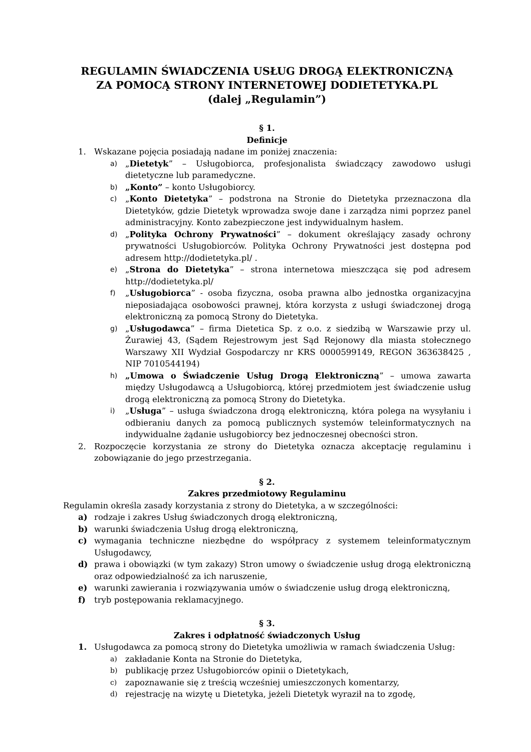REGULAMIN ŚWIADCZENIA USŁUG DROGĄ ELEKTRONICZNĄ
ZA POMOCĄ STRONY INTERNETOWEJ DODIETETYKA.PL
(dalej „Regulamin”)
§ 1.
Definicje
1. Wskazane pojęcia posiadają nadane im poniżej znaczenia:
a) „Dietetyk” – Usługobiorca, profesjonalista świadczący zawodowo usługi dietetyczne lub paramedyczne.
b) „Konto” – konto Usługobiorcy.
c) „Konto Dietetyka” – podstrona na Stronie do Dietetyka przeznaczona dla Dietetyków, gdzie Dietetyk wprowadza swoje dane i zarządza nimi poprzez panel administracyjny. Konto zabezpieczone jest indywidualnym hasłem.
d) „Polityka Ochrony Prywatności” – dokument określający zasady ochrony prywatności Usługobiorców. Polityka Ochrony Prywatności jest dostępna pod adresem http://dodietetyka.pl/ .
e) „Strona do Dietetyka” – strona internetowa mieszcząca się pod adresem http://dodietetyka.pl/
f) „Usługobiorca” - osoba fizyczna, osoba prawna albo jednostka organizacyjna nieposiadająca osobowości prawnej, która korzysta z usługi świadczonej drogą elektroniczną za pomocą Strony do Dietetyka.
g) „Usługodawca” – firma Dietetica Sp. z o.o. z siedzibą w Warszawie przy ul. Żurawiej 43, (Sądem Rejestrowym jest Sąd Rejonowy dla miasta stołecznego Warszawy XII Wydział Gospodarczy nr KRS 0000599149, REGON 363638425 , NIP 7010544194)
h) „Umowa o Świadczenie Usług Drogą Elektroniczną” – umowa zawarta między Usługodawcą a Usługobiorcą, której przedmiotem jest świadczenie usług drogą elektroniczną za pomocą Strony do Dietetyka.
i) „Usługa” – usługa świadczona drogą elektroniczną, która polega na wysyłaniu i odbieraniu danych za pomocą publicznych systemów teleinformatycznych na indywidualne żądanie usługobiorcy bez jednoczesnej obecności stron.
2. Rozpoczęcie korzystania ze strony do Dietetyka oznacza akceptację regulaminu i zobowiązanie do jego przestrzegania.
§ 2.
Zakres przedmiotowy Regulaminu
Regulamin określa zasady korzystania z strony do Dietetyka, a w szczególności:
a) rodzaje i zakres Usług świadczonych drogą elektroniczną,
b) warunki świadczenia Usług drogą elektroniczną,
c) wymagania techniczne niezbędne do współpracy z systemem teleinformatycznym Usługodawcy,
d) prawa i obowiązki (w tym zakazy) Stron umowy o świadczenie usług drogą elektroniczną oraz odpowiedzialność za ich naruszenie,
e) warunki zawierania i rozwiązywania umów o świadczenie usług drogą elektroniczną,
f) tryb postępowania reklamacyjnego.
§ 3.
Zakres i odpłatność świadczonych Usług
1. Usługodawca za pomocą strony do Dietetyka umożliwia w ramach świadczenia Usług:
a) zakładanie Konta na Stronie do Dietetyka,
b) publikację przez Usługobiorców opinii o Dietetykach,
c) zapoznawanie się z treścią wcześniej umieszczonych komentarzy,
d) rejestrację na wizytę u Dietetyka, jeżeli Dietetyk wyraził na to zgodę,